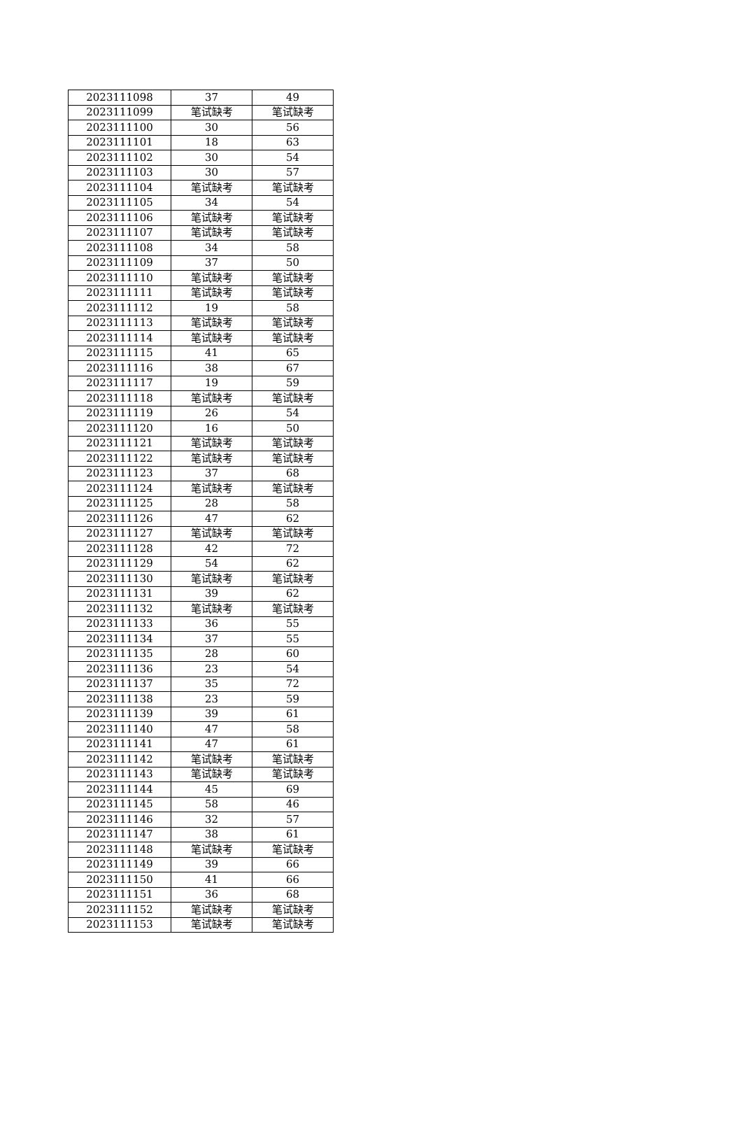| 2023111098 | 37 | 49 |
| 2023111099 | 笔试缺考 | 笔试缺考 |
| 2023111100 | 30 | 56 |
| 2023111101 | 18 | 63 |
| 2023111102 | 30 | 54 |
| 2023111103 | 30 | 57 |
| 2023111104 | 笔试缺考 | 笔试缺考 |
| 2023111105 | 34 | 54 |
| 2023111106 | 笔试缺考 | 笔试缺考 |
| 2023111107 | 笔试缺考 | 笔试缺考 |
| 2023111108 | 34 | 58 |
| 2023111109 | 37 | 50 |
| 2023111110 | 笔试缺考 | 笔试缺考 |
| 2023111111 | 笔试缺考 | 笔试缺考 |
| 2023111112 | 19 | 58 |
| 2023111113 | 笔试缺考 | 笔试缺考 |
| 2023111114 | 笔试缺考 | 笔试缺考 |
| 2023111115 | 41 | 65 |
| 2023111116 | 38 | 67 |
| 2023111117 | 19 | 59 |
| 2023111118 | 笔试缺考 | 笔试缺考 |
| 2023111119 | 26 | 54 |
| 2023111120 | 16 | 50 |
| 2023111121 | 笔试缺考 | 笔试缺考 |
| 2023111122 | 笔试缺考 | 笔试缺考 |
| 2023111123 | 37 | 68 |
| 2023111124 | 笔试缺考 | 笔试缺考 |
| 2023111125 | 28 | 58 |
| 2023111126 | 47 | 62 |
| 2023111127 | 笔试缺考 | 笔试缺考 |
| 2023111128 | 42 | 72 |
| 2023111129 | 54 | 62 |
| 2023111130 | 笔试缺考 | 笔试缺考 |
| 2023111131 | 39 | 62 |
| 2023111132 | 笔试缺考 | 笔试缺考 |
| 2023111133 | 36 | 55 |
| 2023111134 | 37 | 55 |
| 2023111135 | 28 | 60 |
| 2023111136 | 23 | 54 |
| 2023111137 | 35 | 72 |
| 2023111138 | 23 | 59 |
| 2023111139 | 39 | 61 |
| 2023111140 | 47 | 58 |
| 2023111141 | 47 | 61 |
| 2023111142 | 笔试缺考 | 笔试缺考 |
| 2023111143 | 笔试缺考 | 笔试缺考 |
| 2023111144 | 45 | 69 |
| 2023111145 | 58 | 46 |
| 2023111146 | 32 | 57 |
| 2023111147 | 38 | 61 |
| 2023111148 | 笔试缺考 | 笔试缺考 |
| 2023111149 | 39 | 66 |
| 2023111150 | 41 | 66 |
| 2023111151 | 36 | 68 |
| 2023111152 | 笔试缺考 | 笔试缺考 |
| 2023111153 | 笔试缺考 | 笔试缺考 |